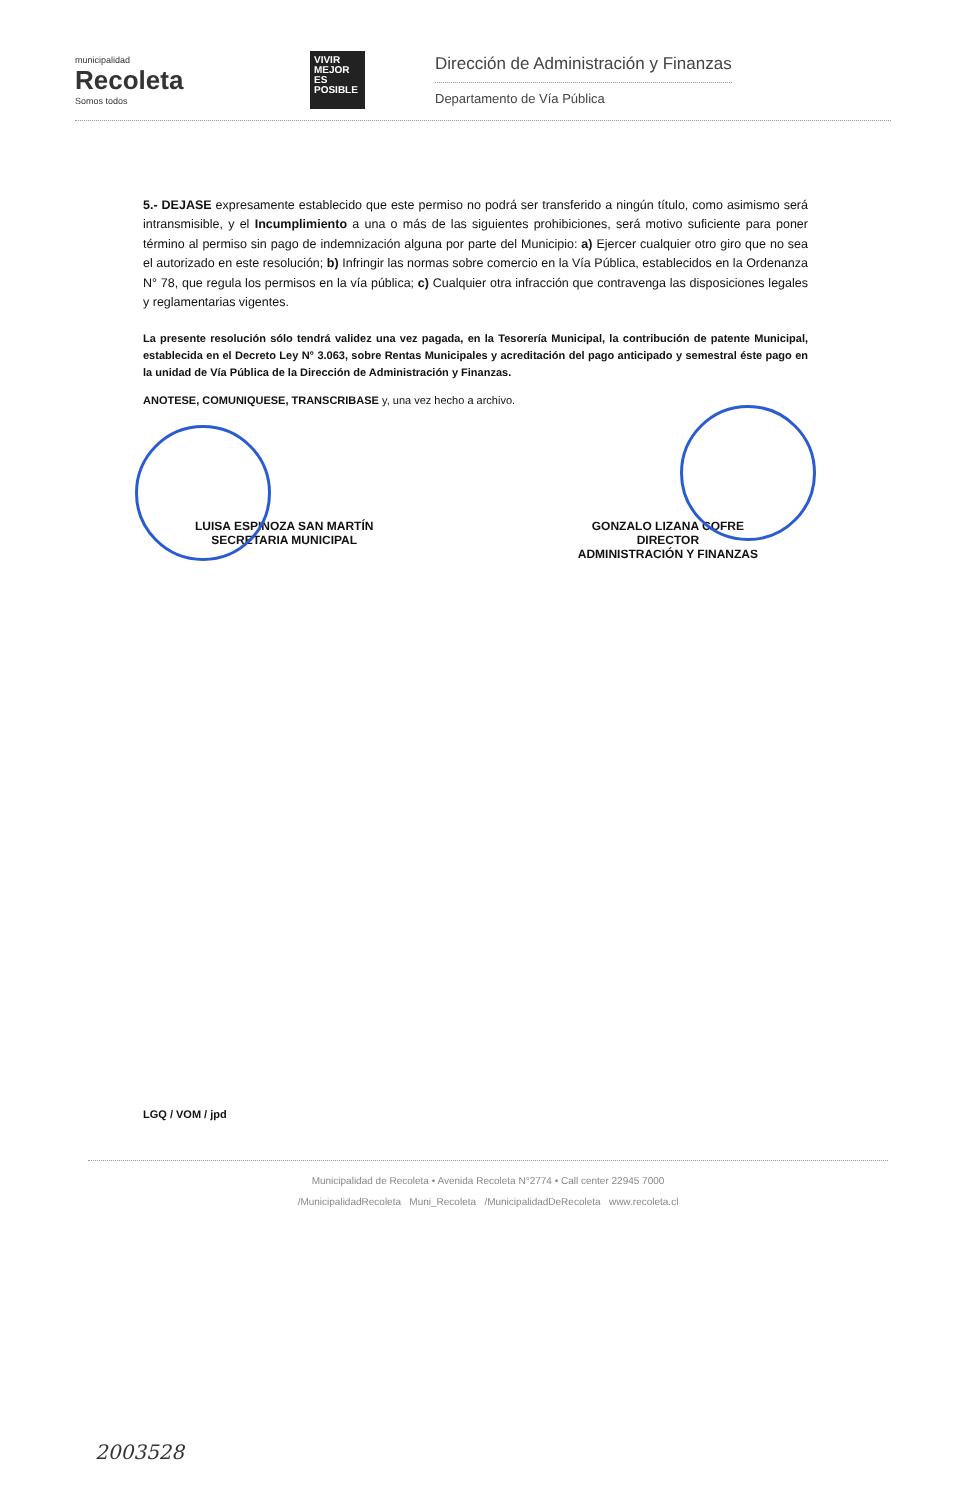municipalidad
Recoleta
Somos todos
VIVIR MEJOR ES POSIBLE
Dirección de Administración y Finanzas
Departamento de Vía Pública
5.- DEJASE expresamente establecido que este permiso no podrá ser transferido a ningún título, como asimismo será intransmisible, y el Incumplimiento a una o más de las siguientes prohibiciones, será motivo suficiente para poner término al permiso sin pago de indemnización alguna por parte del Municipio: a) Ejercer cualquier otro giro que no sea el autorizado en este resolución; b) Infringir las normas sobre comercio en la Vía Pública, establecidos en la Ordenanza N° 78, que regula los permisos en la vía pública; c) Cualquier otra infracción que contravenga las disposiciones legales y reglamentarias vigentes.
La presente resolución sólo tendrá validez una vez pagada, en la Tesorería Municipal, la contribución de patente Municipal, establecida en el Decreto Ley N° 3.063, sobre Rentas Municipales y acreditación del pago anticipado y semestral éste pago en la unidad de Vía Pública de la Dirección de Administración y Finanzas.
ANOTESE, COMUNIQUESE, TRANSCRIBASE y, una vez hecho a archivo.
LUISA ESPINOZA SAN MARTÍN
SECRETARIA MUNICIPAL
GONZALO LIZANA COFRE
DIRECTOR
ADMINISTRACIÓN Y FINANZAS
LGQ / VOM / jpd
Municipalidad de Recoleta • Avenida Recoleta N°2774 • Call center 22945 7000
/MunicipalidadRecoleta Muni_Recoleta /MunicipalidadDeRecoleta www.recoleta.cl
2003528